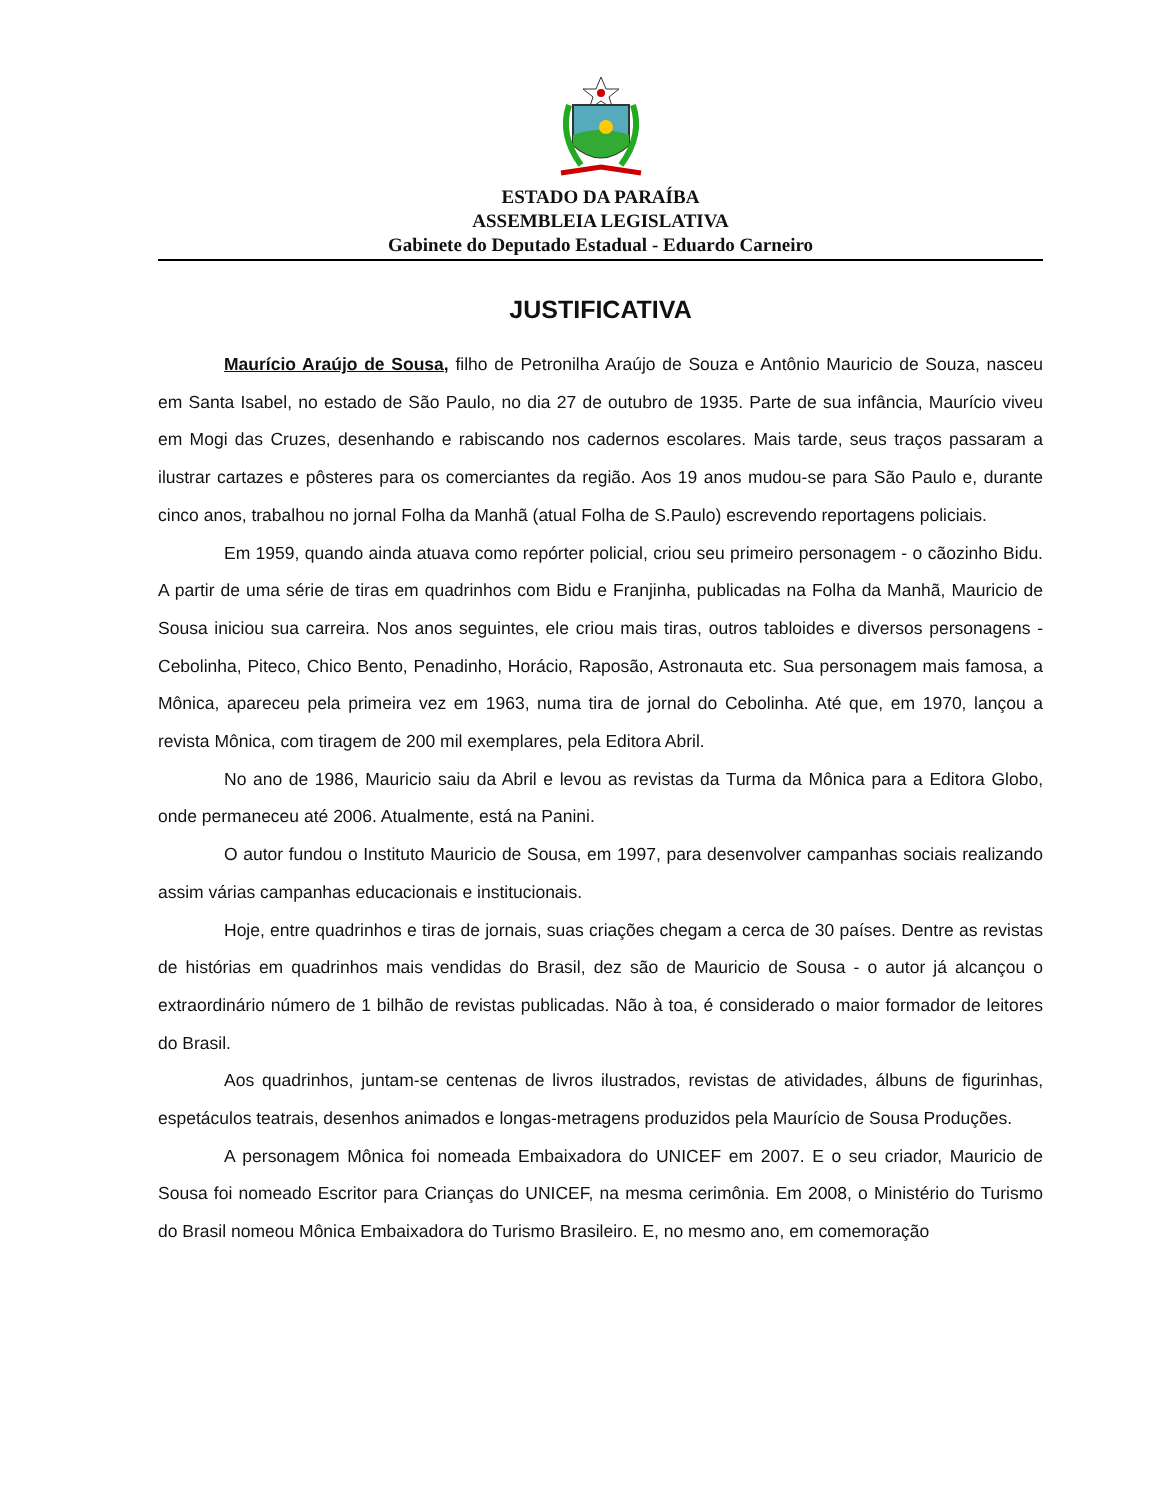ESTADO DA PARAÍBA
ASSEMBLEIA LEGISLATIVA
Gabinete do Deputado Estadual - Eduardo Carneiro
JUSTIFICATIVA
Maurício Araújo de Sousa, filho de Petronilha Araújo de Souza e Antônio Mauricio de Souza, nasceu em Santa Isabel, no estado de São Paulo, no dia 27 de outubro de 1935. Parte de sua infância, Maurício viveu em Mogi das Cruzes, desenhando e rabiscando nos cadernos escolares. Mais tarde, seus traços passaram a ilustrar cartazes e pôsteres para os comerciantes da região. Aos 19 anos mudou-se para São Paulo e, durante cinco anos, trabalhou no jornal Folha da Manhã (atual Folha de S.Paulo) escrevendo reportagens policiais.
Em 1959, quando ainda atuava como repórter policial, criou seu primeiro personagem - o cãozinho Bidu. A partir de uma série de tiras em quadrinhos com Bidu e Franjinha, publicadas na Folha da Manhã, Mauricio de Sousa iniciou sua carreira. Nos anos seguintes, ele criou mais tiras, outros tabloides e diversos personagens - Cebolinha, Piteco, Chico Bento, Penadinho, Horácio, Raposão, Astronauta etc. Sua personagem mais famosa, a Mônica, apareceu pela primeira vez em 1963, numa tira de jornal do Cebolinha. Até que, em 1970, lançou a revista Mônica, com tiragem de 200 mil exemplares, pela Editora Abril.
No ano de 1986, Mauricio saiu da Abril e levou as revistas da Turma da Mônica para a Editora Globo, onde permaneceu até 2006. Atualmente, está na Panini.
O autor fundou o Instituto Mauricio de Sousa, em 1997, para desenvolver campanhas sociais realizando assim várias campanhas educacionais e institucionais.
Hoje, entre quadrinhos e tiras de jornais, suas criações chegam a cerca de 30 países. Dentre as revistas de histórias em quadrinhos mais vendidas do Brasil, dez são de Mauricio de Sousa - o autor já alcançou o extraordinário número de 1 bilhão de revistas publicadas. Não à toa, é considerado o maior formador de leitores do Brasil.
Aos quadrinhos, juntam-se centenas de livros ilustrados, revistas de atividades, álbuns de figurinhas, espetáculos teatrais, desenhos animados e longas-metragens produzidos pela Maurício de Sousa Produções.
A personagem Mônica foi nomeada Embaixadora do UNICEF em 2007. E o seu criador, Mauricio de Sousa foi nomeado Escritor para Crianças do UNICEF, na mesma cerimônia. Em 2008, o Ministério do Turismo do Brasil nomeou Mônica Embaixadora do Turismo Brasileiro. E, no mesmo ano, em comemoração